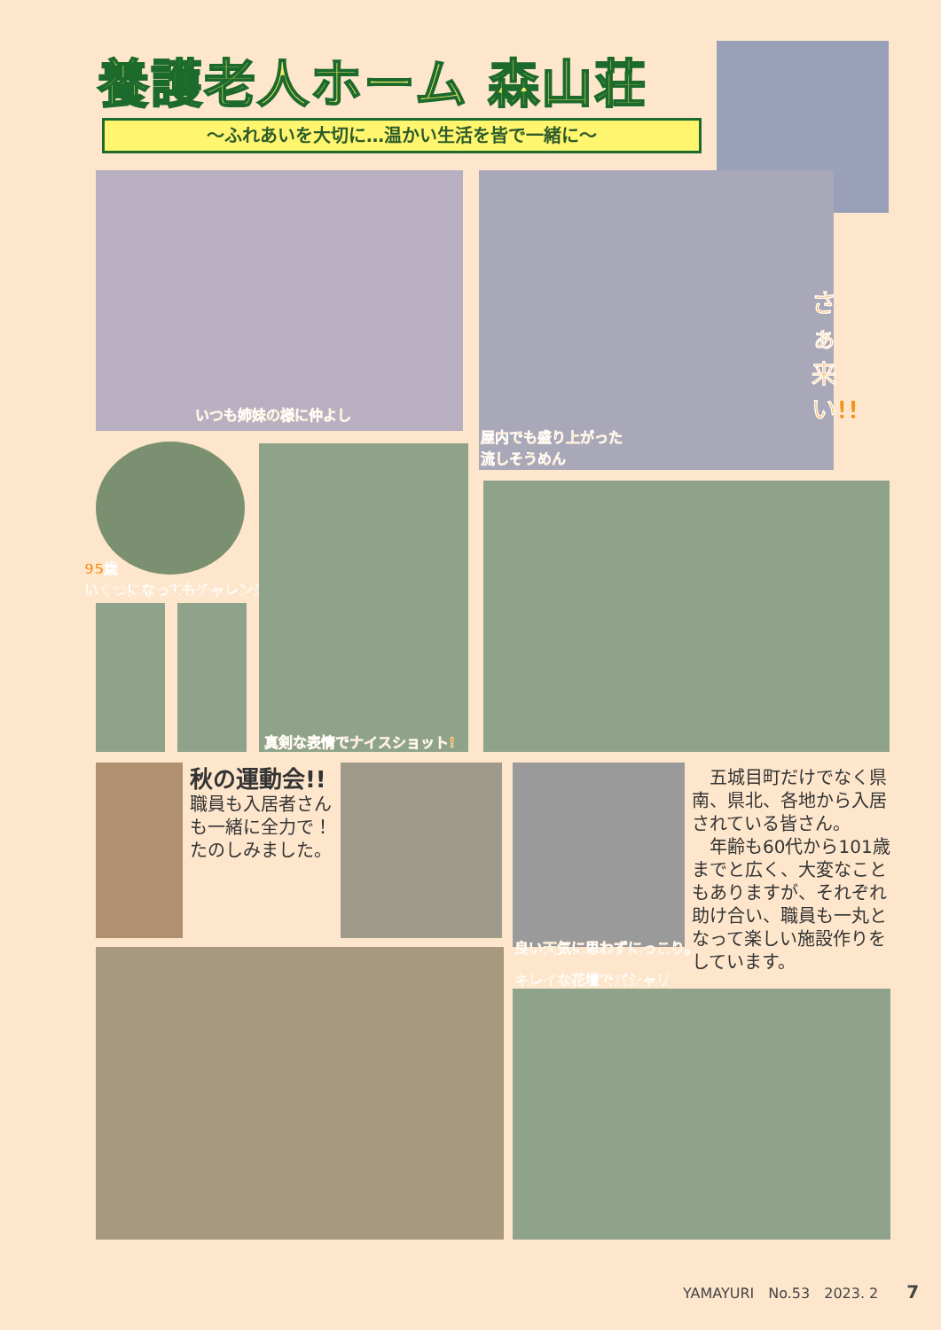養護老人ホーム 森山荘
～ふれあいを大切に…温かい生活を皆で一緒に～
いつも姉妹の様に仲よし
さぁ来い!!
屋内でも盛り上がった
流しそうめん
95歳
いくつになってもチャレンジ
真剣な表情でナイスショット!
秋の運動会!!
職員も入居者さんも一緒に全力で！たのしみました。
良い天気に思わずにっこり。
　五城目町だけでなく県南、県北、各地から入居されている皆さん。
　年齢も60代から101歳までと広く、大変なこともありますが、それぞれ助け合い、職員も一丸となって楽しい施設作りをしています。
キレイな花壇でパシャリ
YAMAYURI　No.53　2023. 2　　7